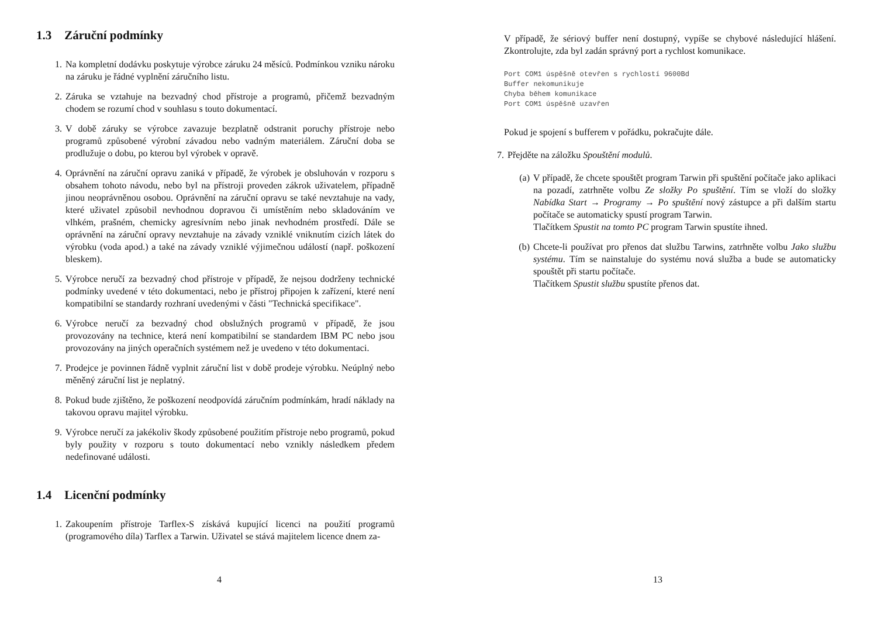1.3 Záruční podmínky
1. Na kompletní dodávku poskytuje výrobce záruku 24 měsíců. Podmínkou vzniku nároku na záruku je řádné vyplnění záručního listu.
2. Záruka se vztahuje na bezvadný chod přístroje a programů, přičemž bezvadným chodem se rozumí chod v souhlasu s touto dokumentací.
3. V době záruky se výrobce zavazuje bezplatně odstranit poruchy přístroje nebo programů způsobené výrobní závadou nebo vadným materiálem. Záruční doba se prodlužuje o dobu, po kterou byl výrobek v opravě.
4. Oprávnění na záruční opravu zaniká v případě, že výrobek je obsluhován v rozporu s obsahem tohoto návodu, nebo byl na přístroji proveden zákrok uživatelem, případně jinou neoprávněnou osobou. Oprávnění na záruční opravu se také nevztahuje na vady, které uživatel způsobil nevhodnou dopravou či umístěním nebo skladováním ve vlhkém, prašném, chemicky agresívním nebo jinak nevhodném prostředí. Dále se oprávnění na záruční opravy nevztahuje na závady vzniklé vniknutím cizích látek do výrobku (voda apod.) a také na závady vzniklé výjimečnou událostí (např. poškození bleskem).
5. Výrobce neručí za bezvadný chod přístroje v případě, že nejsou dodrženy technické podmínky uvedené v této dokumentaci, nebo je přístroj připojen k zařízení, které není kompatibilní se standardy rozhraní uvedenými v části "Technická specifikace".
6. Výrobce neručí za bezvadný chod obslužných programů v případě, že jsou provozovány na technice, která není kompatibilní se standardem IBM PC nebo jsou provozovány na jiných operačních systémem než je uvedeno v této dokumentaci.
7. Prodejce je povinnen řádně vyplnit záruční list v době prodeje výrobku. Neúplný nebo měněný záruční list je neplatný.
8. Pokud bude zjištěno, že poškození neodpovídá záručním podmínkám, hradí náklady na takovou opravu majitel výrobku.
9. Výrobce neručí za jakékoliv škody způsobené použitím přístroje nebo programů, pokud byly použity v rozporu s touto dokumentací nebo vznikly následkem předem nedefinované události.
1.4 Licenční podmínky
1. Zakoupením přístroje Tarflex-S získává kupující licenci na použití programů (programového díla) Tarflex a Tarwin. Uživatel se stává majitelem licence dnem za-
4
V případě, že sériový buffer není dostupný, vypíše se chybové následující hlášení. Zkontrolujte, zda byl zadán správný port a rychlost komunikace.
Port COM1 úspěšně otevřen s rychlostí 9600Bd
Buffer nekomunikuje
Chyba během komunikace
Port COM1 úspěšně uzavřen
Pokud je spojení s bufferem v pořádku, pokračujte dále.
7. Přejděte na záložku Spouštění modulů.
(a) V případě, že chcete spouštět program Tarwin při spuštění počítače jako aplikaci na pozadí, zatrhněte volbu Ze složky Po spuštění. Tím se vloží do složky Nabídka Start → Programy → Po spuštění nový zástupce a při dalším startu počítače se automaticky spustí program Tarwin.
Tlačítkem Spustit na tomto PC program Tarwin spustíte ihned.
(b) Chcete-li používat pro přenos dat službu Tarwins, zatrhněte volbu Jako službu systému. Tím se nainstaluje do systému nová služba a bude se automaticky spouštět při startu počítače.
Tlačítkem Spustit službu spustíte přenos dat.
13